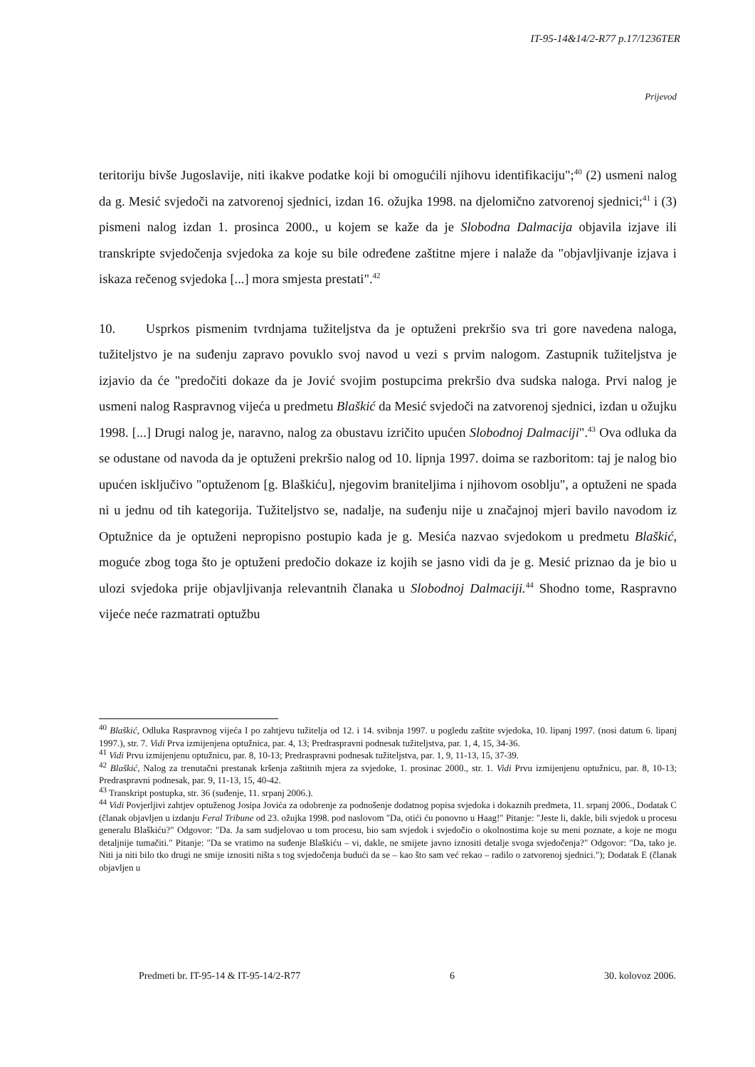IT-95-14&14/2-R77 p.17/1236TER
Prijevod
teritoriju bivše Jugoslavije, niti ikakve podatke koji bi omogućili njihovu identifikaciju";<sup>40</sup> (2) usmeni nalog da g. Mesić svjedoči na zatvorenoj sjednici, izdan 16. ožujka 1998. na djelomično zatvorenoj sjednici;<sup>41</sup> i (3) pismeni nalog izdan 1. prosinca 2000., u kojem se kaže da je Slobodna Dalmacija objavila izjave ili transkripte svjedočenja svjedoka za koje su bile određene zaštitne mjere i nalaže da "objavljivanje izjava i iskaza rečenog svjedoka [...] mora smjesta prestati".<sup>42</sup>
10. Usprkos pismenim tvrdnjama tužiteljstva da je optuženi prekršio sva tri gore navedena naloga, tužiteljstvo je na suđenju zapravo povuklo svoj navod u vezi s prvim nalogom. Zastupnik tužiteljstva je izjavio da će "predočiti dokaze da je Jović svojim postupcima prekršio dva sudska naloga. Prvi nalog je usmeni nalog Raspravnog vijeća u predmetu Blaškić da Mesić svjedoči na zatvorenoj sjednici, izdan u ožujku 1998. [...] Drugi nalog je, naravno, nalog za obustavu izričito upućen Slobodnoj Dalmaciji".<sup>43</sup> Ova odluka da se odustane od navoda da je optuženi prekršio nalog od 10. lipnja 1997. doima se razboritom: taj je nalog bio upućen isključivo "optuženom [g. Blaškiću], njegovim braniteljima i njihovom osoblju", a optuženi ne spada ni u jednu od tih kategorija. Tužiteljstvo se, nadalje, na suđenju nije u značajnoj mjeri bavilo navodom iz Optužnice da je optuženi nepropisno postupio kada je g. Mesića nazvao svjedokom u predmetu Blaškić, moguće zbog toga što je optuženi predočio dokaze iz kojih se jasno vidi da je g. Mesić priznao da je bio u ulozi svjedoka prije objavljivanja relevantnih članaka u Slobodnoj Dalmaciji.<sup>44</sup> Shodno tome, Raspravno vijeće neće razmatrati optužbu
<sup>40</sup> Blaškić, Odluka Raspravnog vijeća I po zahtjevu tužitelja od 12. i 14. svibnja 1997. u pogledu zaštite svjedoka, 10. lipanj 1997. (nosi datum 6. lipanj 1997.), str. 7. Vidi Prva izmijenjena optužnica, par. 4, 13; Predraspravni podnesak tužiteljstva, par. 1, 4, 15, 34-36.
<sup>41</sup> Vidi Prvu izmijenjenu optužnicu, par. 8, 10-13; Predraspravni podnesak tužiteljstva, par. 1, 9, 11-13, 15, 37-39.
<sup>42</sup> Blaškić, Nalog za trenutačni prestanak kršenja zaštitnih mjera za svjedoke, 1. prosinac 2000., str. 1. Vidi Prvu izmijenjenu optužnicu, par. 8, 10-13; Predraspravni podnesak, par. 9, 11-13, 15, 40-42.
<sup>43</sup> Transkript postupka, str. 36 (suđenje, 11. srpanj 2006.).
<sup>44</sup> Vidi Povjerljivi zahtjev optuženog Josipa Jovića za odobrenje za podnošenje dodatnog popisa svjedoka i dokaznih predmeta, 11. srpanj 2006., Dodatak C (članak objavljen u izdanju Feral Tribune od 23. ožujka 1998. pod naslovom "Da, otići ću ponovno u Haag!" Pitanje: "Jeste li, dakle, bili svjedok u procesu generalu Blaškiću?" Odgovor: "Da. Ja sam sudjelovao u tom procesu, bio sam svjedok i svjedočio o okolnostima koje su meni poznate, a koje ne mogu detaljnije tumačiti." Pitanje: "Da se vratimo na suđenje Blaškiću – vi, dakle, ne smijete javno iznositi detalje svoga svjedočenja?" Odgovor: "Da, tako je. Niti ja niti bilo tko drugi ne smije iznositi ništa s tog svjedočenja budući da se – kao što sam već rekao – radilo o zatvorenoj sjednici."); Dodatak E (članak objavljen u
Predmeti br. IT-95-14 & IT-95-14/2-R77 6 30. kolovoz 2006.